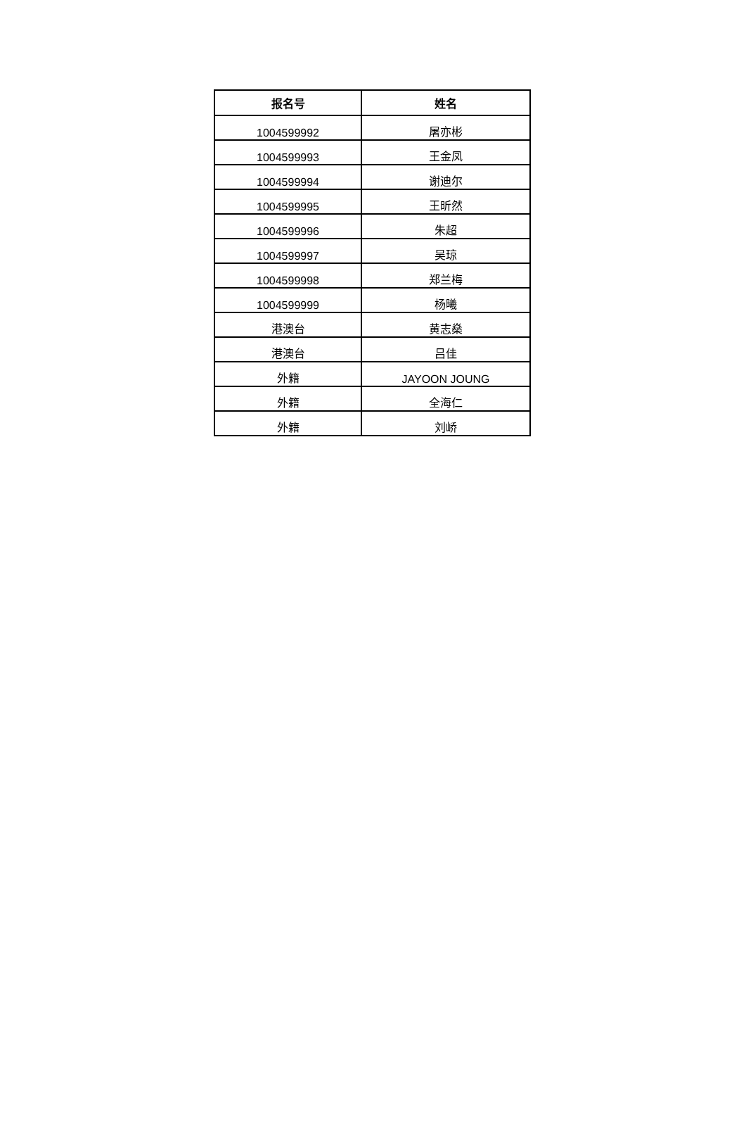| 报名号 | 姓名 |
| --- | --- |
| 1004599992 | 屠亦彬 |
| 1004599993 | 王金凤 |
| 1004599994 | 谢迪尔 |
| 1004599995 | 王昕然 |
| 1004599996 | 朱超 |
| 1004599997 | 吴琼 |
| 1004599998 | 郑兰梅 |
| 1004599999 | 杨曦 |
| 港澳台 | 黄志燊 |
| 港澳台 | 吕佳 |
| 外籍 | JAYOON JOUNG |
| 外籍 | 全海仁 |
| 外籍 | 刘峤 |